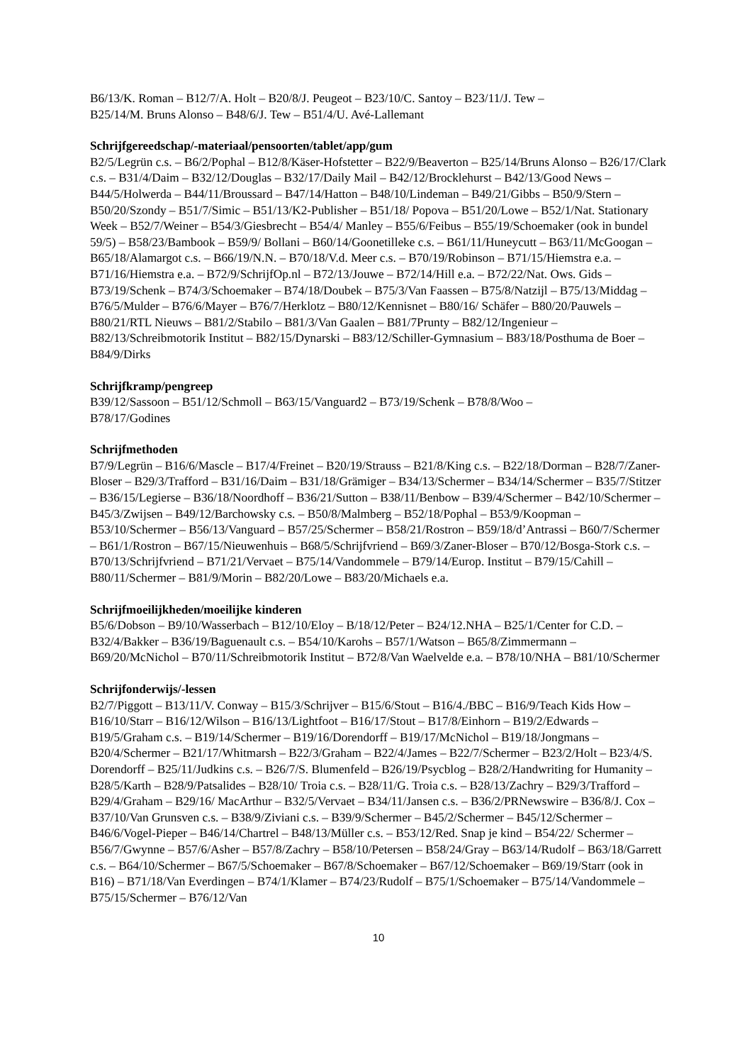B6/13/K. Roman – B12/7/A. Holt – B20/8/J. Peugeot – B23/10/C. Santoy – B23/11/J. Tew –
B25/14/M. Bruns Alonso – B48/6/J. Tew – B51/4/U. Avé-Lallemant
Schrijfgereedschap/-materiaal/pensoorten/tablet/app/gum
B2/5/Legrün c.s. – B6/2/Pophal – B12/8/Käser-Hofstetter – B22/9/Beaverton – B25/14/Bruns Alonso – B26/17/Clark c.s. – B31/4/Daim – B32/12/Douglas – B32/17/Daily Mail – B42/12/Brocklehurst – B42/13/Good News – B44/5/Holwerda – B44/11/Broussard – B47/14/Hatton – B48/10/Lindeman – B49/21/Gibbs – B50/9/Stern – B50/20/Szondy – B51/7/Simic – B51/13/K2-Publisher – B51/18/ Popova – B51/20/Lowe – B52/1/Nat. Stationary Week – B52/7/Weiner – B54/3/Giesbrecht – B54/4/ Manley – B55/6/Feibus – B55/19/Schoemaker (ook in bundel 59/5) – B58/23/Bambook – B59/9/ Bollani – B60/14/Goonetilleke c.s. – B61/11/Huneycutt – B63/11/McGoogan – B65/18/Alamargot c.s. – B66/19/N.N. – B70/18/V.d. Meer c.s. – B70/19/Robinson – B71/15/Hiemstra e.a. – B71/16/Hiemstra e.a. – B72/9/SchrijfOp.nl – B72/13/Jouwe – B72/14/Hill e.a. – B72/22/Nat. Ows. Gids – B73/19/Schenk – B74/3/Schoemaker – B74/18/Doubek – B75/3/Van Faassen – B75/8/Natzijl – B75/13/Middag – B76/5/Mulder – B76/6/Mayer – B76/7/Herklotz – B80/12/Kennisnet – B80/16/ Schäfer – B80/20/Pauwels – B80/21/RTL Nieuws – B81/2/Stabilo – B81/3/Van Gaalen – B81/7Prunty – B82/12/Ingenieur – B82/13/Schreibmotorik Institut – B82/15/Dynarski – B83/12/Schiller-Gymnasium – B83/18/Posthuma de Boer – B84/9/Dirks
Schrijfkramp/pengreep
B39/12/Sassoon – B51/12/Schmoll – B63/15/Vanguard2 – B73/19/Schenk – B78/8/Woo –
B78/17/Godines
Schrijfmethoden
B7/9/Legrün – B16/6/Mascle – B17/4/Freinet – B20/19/Strauss – B21/8/King c.s. – B22/18/Dorman – B28/7/Zaner-Bloser – B29/3/Trafford – B31/16/Daim – B31/18/Grämiger – B34/13/Schermer – B34/14/Schermer – B35/7/Stitzer – B36/15/Legierse – B36/18/Noordhoff – B36/21/Sutton – B38/11/Benbow – B39/4/Schermer – B42/10/Schermer – B45/3/Zwijsen – B49/12/Barchowsky c.s. – B50/8/Malmberg – B52/18/Pophal – B53/9/Koopman – B53/10/Schermer – B56/13/Vanguard – B57/25/Schermer – B58/21/Rostron – B59/18/d’Antrassi – B60/7/Schermer – B61/1/Rostron – B67/15/Nieuwenhuis – B68/5/Schrijfvriend – B69/3/Zaner-Bloser – B70/12/Bosga-Stork c.s. – B70/13/Schrijfvriend – B71/21/Vervaet – B75/14/Vandommele – B79/14/Europ. Institut – B79/15/Cahill – B80/11/Schermer – B81/9/Morin – B82/20/Lowe – B83/20/Michaels e.a.
Schrijfmoeilijkheden/moeilijke kinderen
B5/6/Dobson – B9/10/Wasserbach – B12/10/Eloy – B/18/12/Peter – B24/12.NHA – B25/1/Center for C.D. – B32/4/Bakker – B36/19/Baguenault c.s. – B54/10/Karohs – B57/1/Watson – B65/8/Zimmermann – B69/20/McNichol – B70/11/Schreibmotorik Institut – B72/8/Van Waelvelde e.a. – B78/10/NHA – B81/10/Schermer
Schrijfonderwijs/-lessen
B2/7/Piggott – B13/11/V. Conway – B15/3/Schrijver – B15/6/Stout – B16/4./BBC – B16/9/Teach Kids How – B16/10/Starr – B16/12/Wilson – B16/13/Lightfoot – B16/17/Stout – B17/8/Einhorn – B19/2/Edwards – B19/5/Graham c.s. – B19/14/Schermer – B19/16/Dorendorff – B19/17/McNichol – B19/18/Jongmans – B20/4/Schermer – B21/17/Whitmarsh – B22/3/Graham – B22/4/James – B22/7/Schermer – B23/2/Holt – B23/4/S. Dorendorff – B25/11/Judkins c.s. – B26/7/S. Blumenfeld – B26/19/Psycblog – B28/2/Handwriting for Humanity – B28/5/Karth – B28/9/Patsalides – B28/10/ Troia c.s. – B28/11/G. Troia c.s. – B28/13/Zachry – B29/3/Trafford – B29/4/Graham – B29/16/ MacArthur – B32/5/Vervaet – B34/11/Jansen c.s. – B36/2/PRNewswire – B36/8/J. Cox – B37/10/Van Grunsven c.s. – B38/9/Ziviani c.s. – B39/9/Schermer – B45/2/Schermer – B45/12/Schermer – B46/6/Vogel-Pieper – B46/14/Chartrel – B48/13/Müller c.s. – B53/12/Red. Snap je kind – B54/22/ Schermer – B56/7/Gwynne – B57/6/Asher – B57/8/Zachry – B58/10/Petersen – B58/24/Gray – B63/14/Rudolf – B63/18/Garrett c.s. – B64/10/Schermer – B67/5/Schoemaker – B67/8/Schoemaker – B67/12/Schoemaker – B69/19/Starr (ook in B16) – B71/18/Van Everdingen – B74/1/Klamer – B74/23/Rudolf – B75/1/Schoemaker – B75/14/Vandommele – B75/15/Schermer – B76/12/Van
10